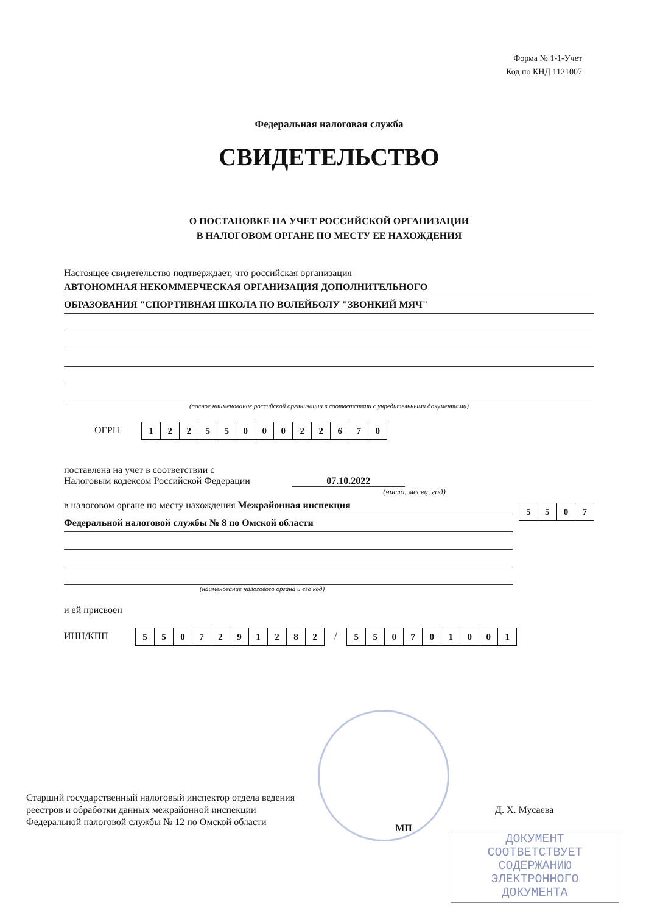Форма № 1-1-Учет
Код по КНД 1121007
Федеральная налоговая служба
СВИДЕТЕЛЬСТВО
О ПОСТАНОВКЕ НА УЧЕТ РОССИЙСКОЙ ОРГАНИЗАЦИИ
В НАЛОГОВОМ ОРГАНЕ ПО МЕСТУ ЕЕ НАХОЖДЕНИЯ
Настоящее свидетельство подтверждает, что российская организация
АВТОНОМНАЯ НЕКОММЕРЧЕСКАЯ ОРГАНИЗАЦИЯ ДОПОЛНИТЕЛЬНОГО
ОБРАЗОВАНИЯ "СПОРТИВНАЯ ШКОЛА ПО ВОЛЕЙБОЛУ "ЗВОНКИЙ МЯЧ"
(полное наименование российской организации в соответствии с учредительными документами)
ОГРН
| 1 | 2 | 2 | 5 | 5 | 0 | 0 | 0 | 2 | 2 | 6 | 7 | 0 |
поставлена на учет в соответствии с
Налоговым кодексом Российской Федерации 07.10.2022
(число, месяц, год)
в налоговом органе по месту нахождения Межрайонная инспекция
Федеральной налоговой службы № 8 по Омской области
| 5 | 5 | 0 | 7 |
(наименование налогового органа и его код)
и ей присвоен
ИНН/КПП
| 5 | 5 | 0 | 7 | 2 | 9 | 1 | 2 | 8 | 2 |
/
| 5 | 5 | 0 | 7 | 0 | 1 | 0 | 0 | 1 |
Старший государственный налоговый инспектор отдела ведения реестров и обработки данных межрайонной инспекции Федеральной налоговой службы № 12 по Омской области
МП
Д. Х. Мусаева
ДОКУМЕНТ
СООТВЕТСТВУЕТ
СОДЕРЖАНИЮ
ЭЛЕКТРОННОГО
ДОКУМЕНТА